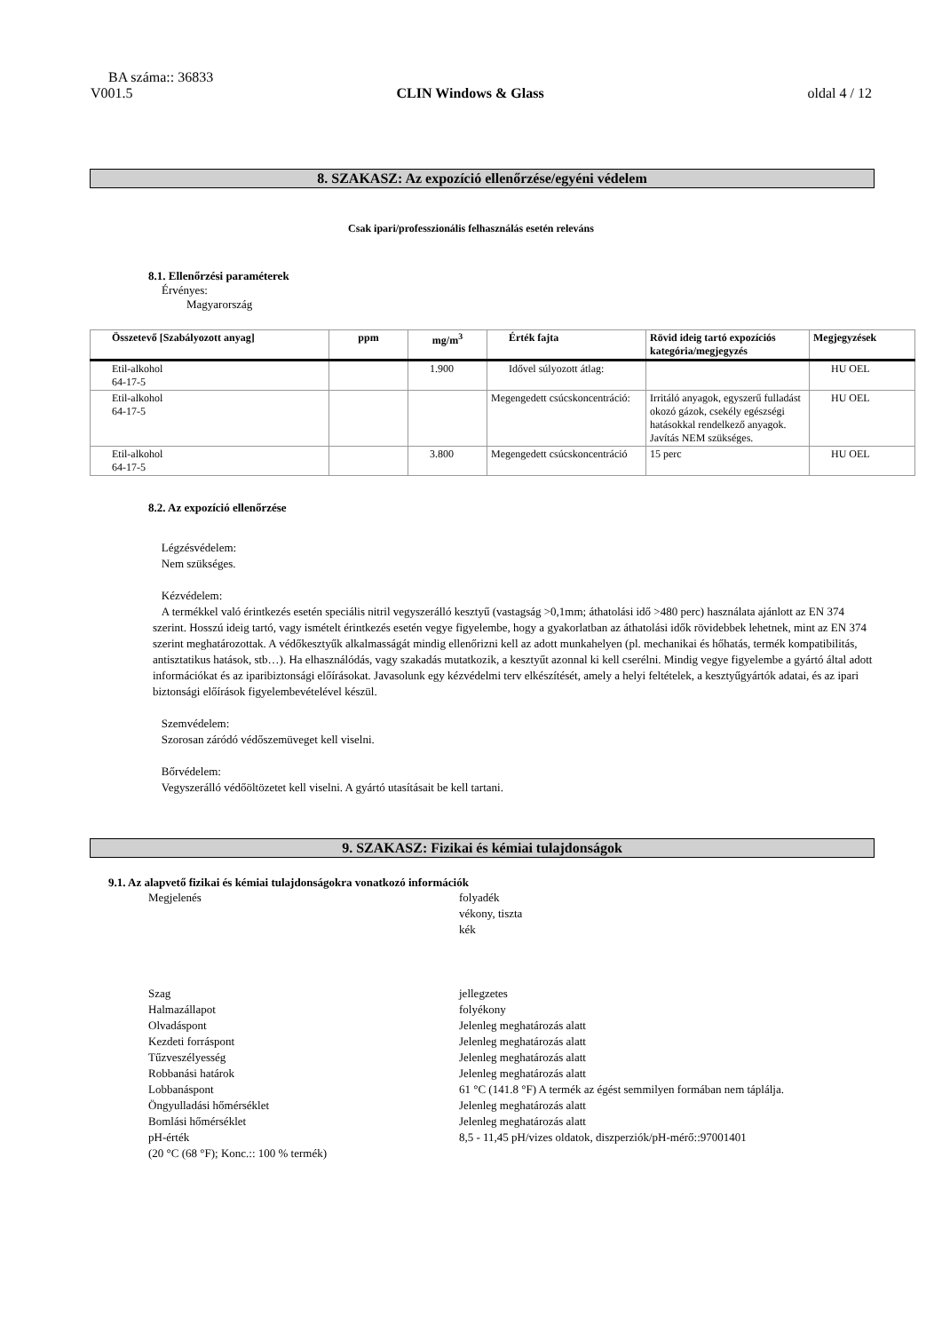BA száma:: 36833
V001.5 CLIN Windows & Glass oldal 4 / 12
8. SZAKASZ: Az expozíció ellenőrzése/egyéni védelem
Csak ipari/professzionális felhasználás esetén releváns
8.1. Ellenőrzési paraméterek
Érvényes:
Magyarország
| Összetevő [Szabályozott anyag] | ppm | mg/m<sup>3</sup> | Érték fajta | Rövid ideig tartó expozíciós kategória/megjegyzés | Megjegyzések |
| --- | --- | --- | --- | --- | --- |
| Etil-alkohol 64-17-5 | | 1.900 | Idővel súlyozott átlag: | | HU OEL |
| Etil-alkohol 64-17-5 | | | Megengedett csúcskoncentráció: | Irritáló anyagok, egyszerű fulladást okozó gázok, csekély egészségi hatásokkal rendelkező anyagok. Javítás NEM szükséges. | HU OEL |
| Etil-alkohol 64-17-5 | | 3.800 | Megengedett csúcskoncentráció | 15 perc | HU OEL |
8.2. Az expozíció ellenőrzése
Légzésvédelem:
Nem szükséges.
Kézvédelem:
A termékkel való érintkezés esetén speciális nitril vegyszerálló kesztyű (vastagság >0,1mm; áthatolási idő >480 perc) használata ajánlott az EN 374 szerint. Hosszú ideig tartó, vagy ismételt érintkezés esetén vegye figyelembe, hogy a gyakorlatban az áthatolási idők rövidebbek lehetnek, mint az EN 374 szerint meghatározottak. A védőkesztyűk alkalmasságát mindig ellenőrizni kell az adott munkahelyen (pl. mechanikai és hőhatás, termék kompatibilitás, antisztatikus hatások, stb…). Ha elhasználódás, vagy szakadás mutatkozik, a kesztyűt azonnal ki kell cserélni. Mindig vegye figyelembe a gyártó által adott információkat és az iparibiztonsági előírásokat. Javasolunk egy kézvédelmi terv elkészítését, amely a helyi feltételek, a kesztyűgyártók adatai, és az ipari biztonsági előírások figyelembevételével készül.
Szemvédelem:
Szorosan záródó védőszemüveget kell viselni.
Bőrvédelem:
Vegyszerálló védőöltözetet kell viselni. A gyártó utasításait be kell tartani.
9. SZAKASZ: Fizikai és kémiai tulajdonságok
9.1. Az alapvető fizikai és kémiai tulajdonságokra vonatkozó információk
Megjelenés
folyadék
vékony, tiszta
kék
Szag
jellegzetes
Halmazállapot
folyékony
Olvadáspont
Jelenleg meghatározás alatt
Kezdeti forráspont
Jelenleg meghatározás alatt
Tűzveszélyesség
Jelenleg meghatározás alatt
Robbanási határok
Jelenleg meghatározás alatt
Lobbanáspont
61 °C (141.8 °F) A termék az égést semmilyen formában nem táplálja.
Öngyulladási hőmérséklet
Jelenleg meghatározás alatt
Bomlási hőmérséklet
Jelenleg meghatározás alatt
pH-érték
(20 °C (68 °F); Konc.:: 100 % termék)
8,5 - 11,45 pH/vizes oldatok, diszperziók/pH-mérő::97001401